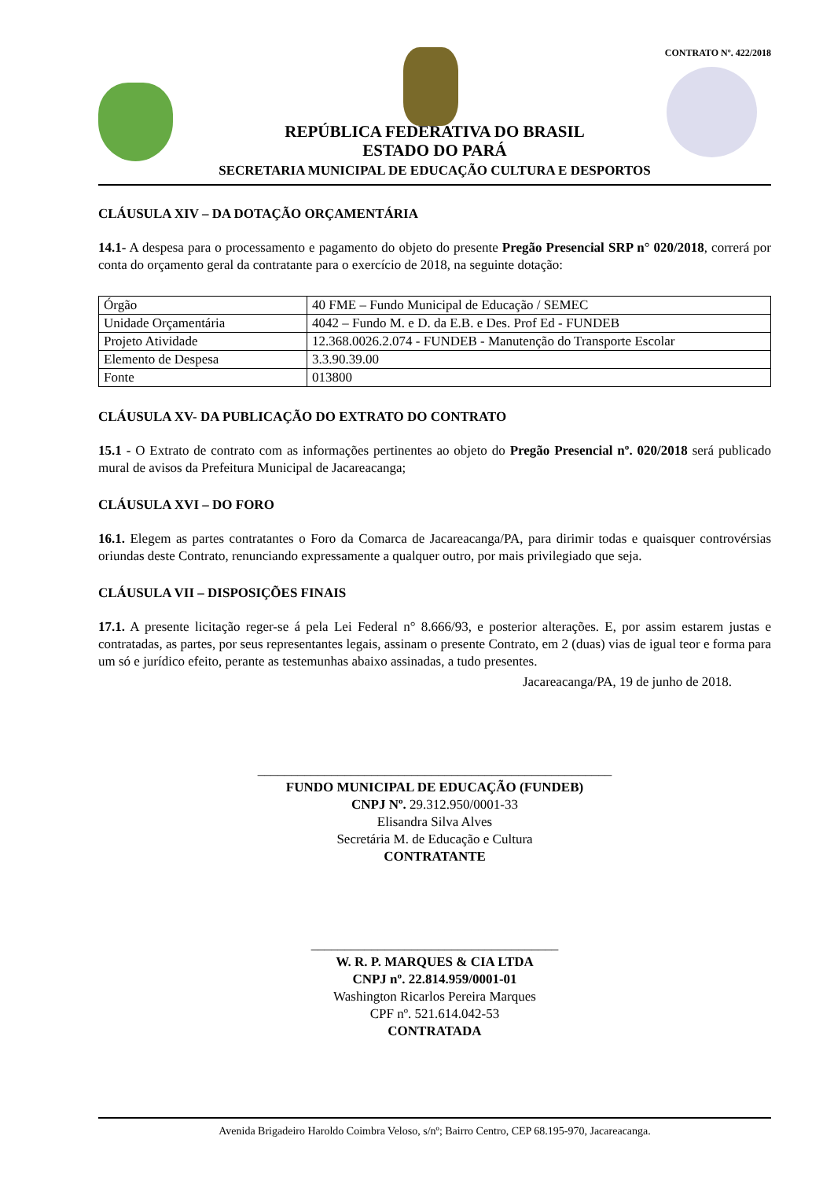CONTRATO Nº. 422/2018
REPÚBLICA FEDERATIVA DO BRASIL
ESTADO DO PARÁ
SECRETARIA MUNICIPAL DE EDUCAÇÃO CULTURA E DESPORTOS
CLÁUSULA XIV – DA DOTAÇÃO ORÇAMENTÁRIA
14.1- A despesa para o processamento e pagamento do objeto do presente Pregão Presencial SRP n° 020/2018, correrá por conta do orçamento geral da contratante para o exercício de 2018, na seguinte dotação:
| Órgão | 40 FME – Fundo Municipal de Educação / SEMEC |
| Unidade Orçamentária | 4042 – Fundo M. e D. da E.B. e Des. Prof Ed - FUNDEB |
| Projeto Atividade | 12.368.0026.2.074 - FUNDEB - Manutenção do Transporte Escolar |
| Elemento de Despesa | 3.3.90.39.00 |
| Fonte | 013800 |
CLÁUSULA XV- DA PUBLICAÇÃO DO EXTRATO DO CONTRATO
15.1 - O Extrato de contrato com as informações pertinentes ao objeto do Pregão Presencial nº. 020/2018 será publicado mural de avisos da Prefeitura Municipal de Jacareacanga;
CLÁUSULA XVI – DO FORO
16.1. Elegem as partes contratantes o Foro da Comarca de Jacareacanga/PA, para dirimir todas e quaisquer controvérsias oriundas deste Contrato, renunciando expressamente a qualquer outro, por mais privilegiado que seja.
CLÁUSULA VII – DISPOSIÇÕES FINAIS
17.1. A presente licitação reger-se á pela Lei Federal n° 8.666/93, e posterior alterações. E, por assim estarem justas e contratadas, as partes, por seus representantes legais, assinam o presente Contrato, em 2 (duas) vias de igual teor e forma para um só e jurídico efeito, perante as testemunhas abaixo assinadas, a tudo presentes.
Jacareacanga/PA, 19 de junho de 2018.
_____________________________________________________
FUNDO MUNICIPAL DE EDUCAÇÃO (FUNDEB)
CNPJ Nº. 29.312.950/0001-33
Elisandra Silva Alves
Secretária M. de Educação e Cultura
CONTRATANTE
_____________________________________
W. R. P. MARQUES & CIA LTDA
CNPJ nº. 22.814.959/0001-01
Washington Ricarlos Pereira Marques
CPF nº. 521.614.042-53
CONTRATADA
Avenida Brigadeiro Haroldo Coimbra Veloso, s/nº; Bairro Centro, CEP 68.195-970, Jacareacanga.